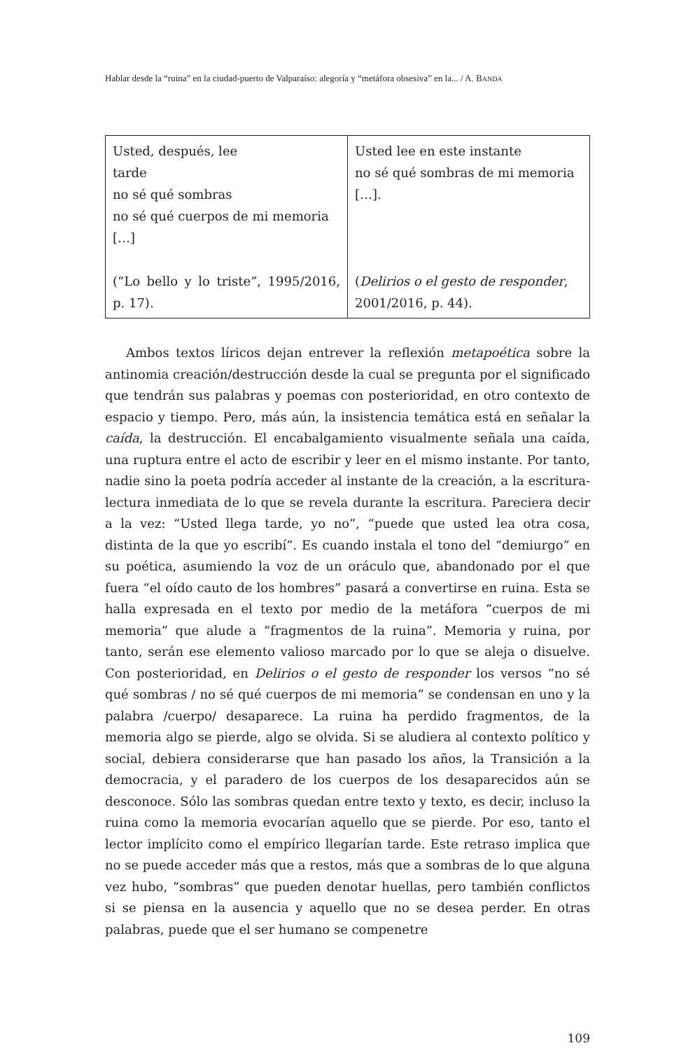Hablar desde la “ruina” en la ciudad-puerto de Valparaíso: alegoría y “metáfora obsesiva” en la... / A. BANDA
| Usted, después, lee tarde no sé qué sombras no sé qué cuerpos de mi memoria […] (“Lo bello y lo triste”, 1995/2016, p. 17). | Usted lee en este instante no sé qué sombras de mi memoria […]. ( Delirios o el gesto de responder , 2001/2016, p. 44). |
Ambos textos líricos dejan entrever la reflexión metapoética sobre la antinomia creación/destrucción desde la cual se pregunta por el significado que tendrán sus palabras y poemas con posterioridad, en otro contexto de espacio y tiempo. Pero, más aún, la insistencia temática está en señalar la caída, la destrucción. El encabalgamiento visualmente señala una caída, una ruptura entre el acto de escribir y leer en el mismo instante. Por tanto, nadie sino la poeta podría acceder al instante de la creación, a la escritura-lectura inmediata de lo que se revela durante la escritura. Pareciera decir a la vez: “Usted llega tarde, yo no”, “puede que usted lea otra cosa, distinta de la que yo escribí”. Es cuando instala el tono del “demiurgo” en su poética, asumiendo la voz de un oráculo que, abandonado por el que fuera “el oído cauto de los hombres” pasará a convertirse en ruina. Esta se halla expresada en el texto por medio de la metáfora “cuerpos de mi memoria” que alude a “fragmentos de la ruina”. Memoria y ruina, por tanto, serán ese elemento valioso marcado por lo que se aleja o disuelve. Con posterioridad, en Delirios o el gesto de responder los versos “no sé qué sombras / no sé qué cuerpos de mi memoria” se condensan en uno y la palabra /cuerpo/ desaparece. La ruina ha perdido fragmentos, de la memoria algo se pierde, algo se olvida. Si se aludiera al contexto político y social, debiera considerarse que han pasado los años, la Transición a la democracia, y el paradero de los cuerpos de los desaparecidos aún se desconoce. Sólo las sombras quedan entre texto y texto, es decir, incluso la ruina como la memoria evocarían aquello que se pierde. Por eso, tanto el lector implícito como el empírico llegarían tarde. Este retraso implica que no se puede acceder más que a restos, más que a sombras de lo que alguna vez hubo, “sombras” que pueden denotar huellas, pero también conflictos si se piensa en la ausencia y aquello que no se desea perder. En otras palabras, puede que el ser humano se compenetre
109